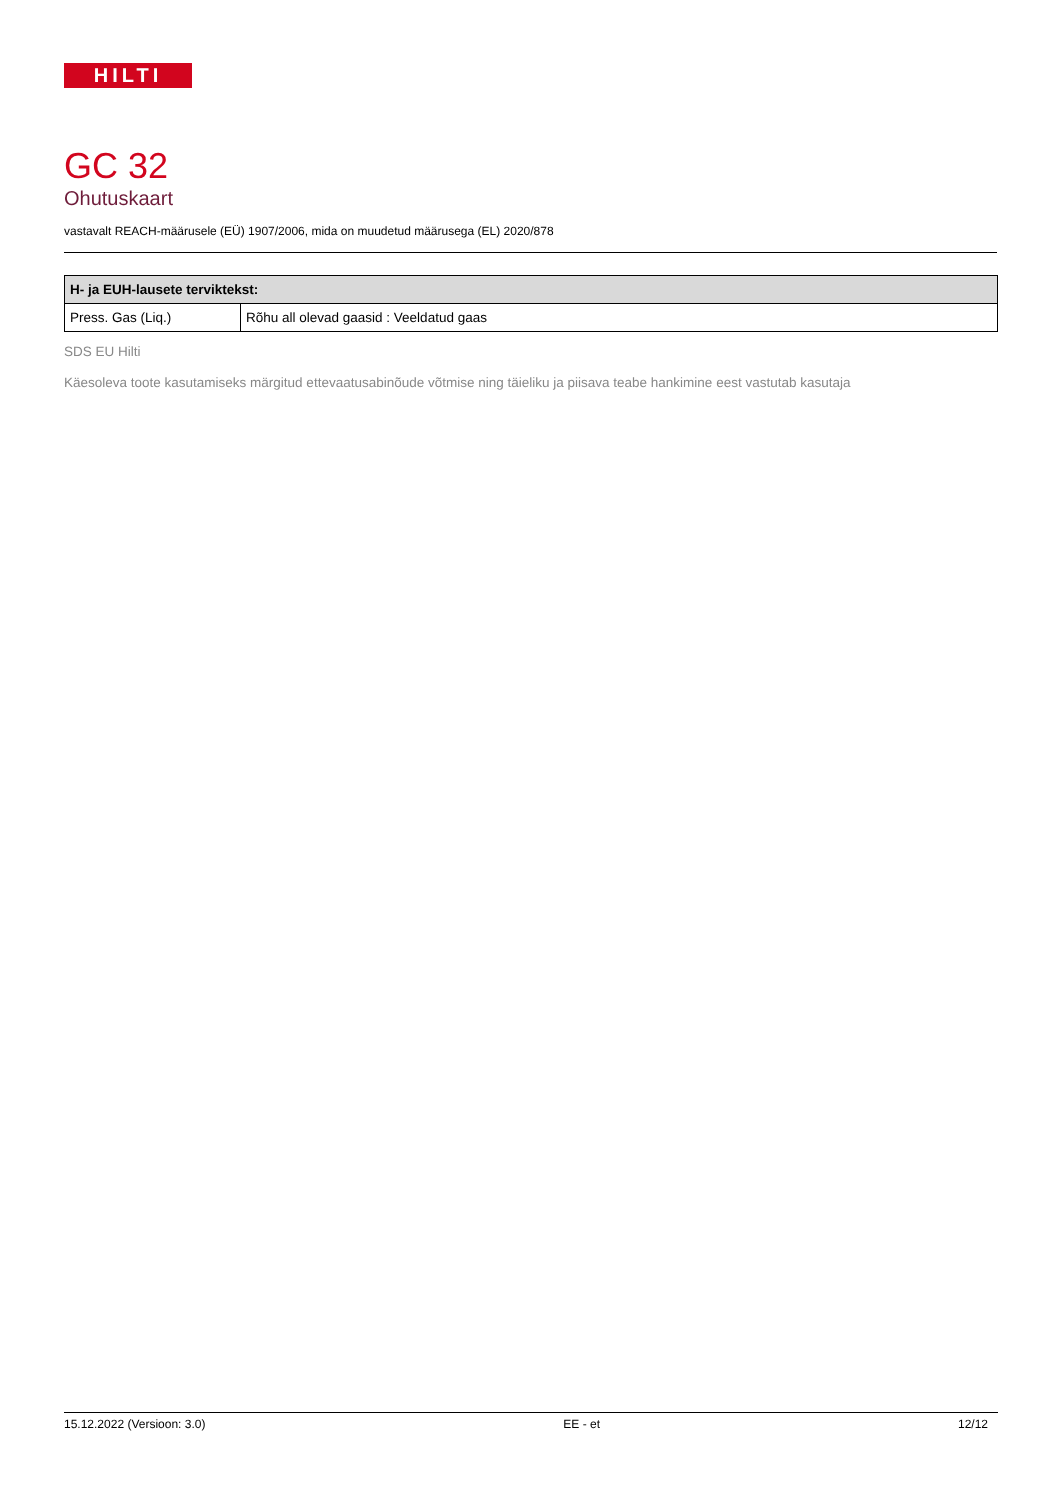HILTI
GC 32
Ohutuskaart
vastavalt REACH-määrusele (EÜ) 1907/2006, mida on muudetud määrusega (EL) 2020/878
| H- ja EUH-lausete terviktekst: | |
| --- | --- |
| Press. Gas (Liq.) | Rõhu all olevad gaasid : Veeldatud gaas |
SDS EU Hilti
Käesoleva toote kasutamiseks märgitud ettevaatusabinõude võtmise ning täieliku ja piisava teabe hankimine eest vastutab kasutaja
15.12.2022 (Versioon: 3.0) EE - et 12/12